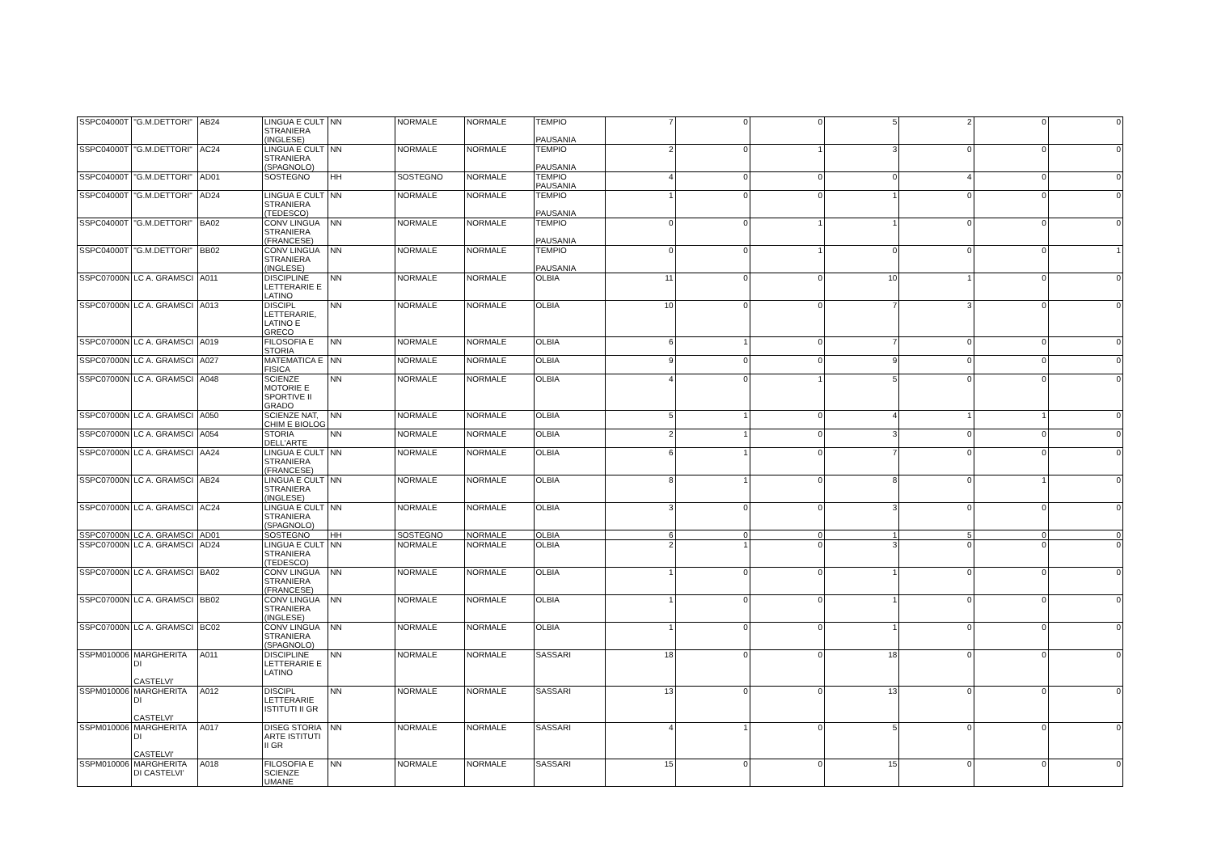| SSPC04000T | "G.M.DETTORI" | AB24 | LINGUA E CULT STRANIERA (INGLESE) | NN | NORMALE | NORMALE | TEMPIO PAUSANIA | 7 | 0 | 0 | 5 | 2 | 0 | 0 |
| SSPC04000T | "G.M.DETTORI" | AC24 | LINGUA E CULT STRANIERA (SPAGNOLO) | NN | NORMALE | NORMALE | TEMPIO PAUSANIA | 2 | 0 | 1 | 3 | 0 | 0 | 0 |
| SSPC04000T | "G.M.DETTORI" | AD01 | SOSTEGNO | HH | SOSTEGNO | NORMALE | TEMPIO PAUSANIA | 4 | 0 | 0 | 0 | 4 | 0 | 0 |
| SSPC04000T | "G.M.DETTORI" | AD24 | LINGUA E CULT STRANIERA (TEDESCO) | NN | NORMALE | NORMALE | TEMPIO PAUSANIA | 1 | 0 | 0 | 1 | 0 | 0 | 0 |
| SSPC04000T | "G.M.DETTORI" | BA02 | CONV LINGUA STRANIERA (FRANCESE) | NN | NORMALE | NORMALE | TEMPIO PAUSANIA | 0 | 0 | 1 | 1 | 0 | 0 | 0 |
| SSPC04000T | "G.M.DETTORI" | BB02 | CONV LINGUA STRANIERA (INGLESE) | NN | NORMALE | NORMALE | TEMPIO PAUSANIA | 0 | 0 | 1 | 0 | 0 | 0 | 1 |
| SSPC07000N | LC A. GRAMSCI | A011 | DISCIPLINE LETTERARIE E LATINO | NN | NORMALE | NORMALE | OLBIA | 11 | 0 | 0 | 10 | 1 | 0 | 0 |
| SSPC07000N | LC A. GRAMSCI | A013 | DISCIPL LETTERARIE, LATINO E GRECO | NN | NORMALE | NORMALE | OLBIA | 10 | 0 | 0 | 7 | 3 | 0 | 0 |
| SSPC07000N | LC A. GRAMSCI | A019 | FILOSOFIA E STORIA | NN | NORMALE | NORMALE | OLBIA | 6 | 1 | 0 | 7 | 0 | 0 | 0 |
| SSPC07000N | LC A. GRAMSCI | A027 | MATEMATICA E FISICA | NN | NORMALE | NORMALE | OLBIA | 9 | 0 | 0 | 9 | 0 | 0 | 0 |
| SSPC07000N | LC A. GRAMSCI | A048 | SCIENZE MOTORIE E SPORTIVE II GRADO | NN | NORMALE | NORMALE | OLBIA | 4 | 0 | 1 | 5 | 0 | 0 | 0 |
| SSPC07000N | LC A. GRAMSCI | A050 | SCIENZE NAT, CHIM E BIOLOG | NN | NORMALE | NORMALE | OLBIA | 5 | 1 | 0 | 4 | 1 | 1 | 0 |
| SSPC07000N | LC A. GRAMSCI | A054 | STORIA DELL'ARTE | NN | NORMALE | NORMALE | OLBIA | 2 | 1 | 0 | 3 | 0 | 0 | 0 |
| SSPC07000N | LC A. GRAMSCI | AA24 | LINGUA E CULT STRANIERA (FRANCESE) | NN | NORMALE | NORMALE | OLBIA | 6 | 1 | 0 | 7 | 0 | 0 | 0 |
| SSPC07000N | LC A. GRAMSCI | AB24 | LINGUA E CULT STRANIERA (INGLESE) | NN | NORMALE | NORMALE | OLBIA | 8 | 1 | 0 | 8 | 0 | 1 | 0 |
| SSPC07000N | LC A. GRAMSCI | AC24 | LINGUA E CULT STRANIERA (SPAGNOLO) | NN | NORMALE | NORMALE | OLBIA | 3 | 0 | 0 | 3 | 0 | 0 | 0 |
| SSPC07000N | LC A. GRAMSCI | AD01 | SOSTEGNO | HH | SOSTEGNO | NORMALE | OLBIA | 6 | 0 | 0 | 1 | 5 | 0 | 0 |
| SSPC07000N | LC A. GRAMSCI | AD24 | LINGUA E CULT STRANIERA (TEDESCO) | NN | NORMALE | NORMALE | OLBIA | 2 | 1 | 0 | 3 | 0 | 0 | 0 |
| SSPC07000N | LC A. GRAMSCI | BA02 | CONV LINGUA STRANIERA (FRANCESE) | NN | NORMALE | NORMALE | OLBIA | 1 | 0 | 0 | 1 | 0 | 0 | 0 |
| SSPC07000N | LC A. GRAMSCI | BB02 | CONV LINGUA STRANIERA (INGLESE) | NN | NORMALE | NORMALE | OLBIA | 1 | 0 | 0 | 1 | 0 | 0 | 0 |
| SSPC07000N | LC A. GRAMSCI | BC02 | CONV LINGUA STRANIERA (SPAGNOLO) | NN | NORMALE | NORMALE | OLBIA | 1 | 0 | 0 | 1 | 0 | 0 | 0 |
| SSPM010006 | MARGHERITA DI CASTELVI' | A011 | DISCIPLINE LETTERARIE E LATINO | NN | NORMALE | NORMALE | SASSARI | 18 | 0 | 0 | 18 | 0 | 0 | 0 |
| SSPM010006 | MARGHERITA DI CASTELVI' | A012 | DISCIPL LETTERARIE ISTITUTI II GR | NN | NORMALE | NORMALE | SASSARI | 13 | 0 | 0 | 13 | 0 | 0 | 0 |
| SSPM010006 | MARGHERITA DI CASTELVI' | A017 | DISEG STORIA ARTE ISTITUTI II GR | NN | NORMALE | NORMALE | SASSARI | 4 | 1 | 0 | 5 | 0 | 0 | 0 |
| SSPM010006 | MARGHERITA DI CASTELVI' | A018 | FILOSOFIA E SCIENZE UMANE | NN | NORMALE | NORMALE | SASSARI | 15 | 0 | 0 | 15 | 0 | 0 | 0 |